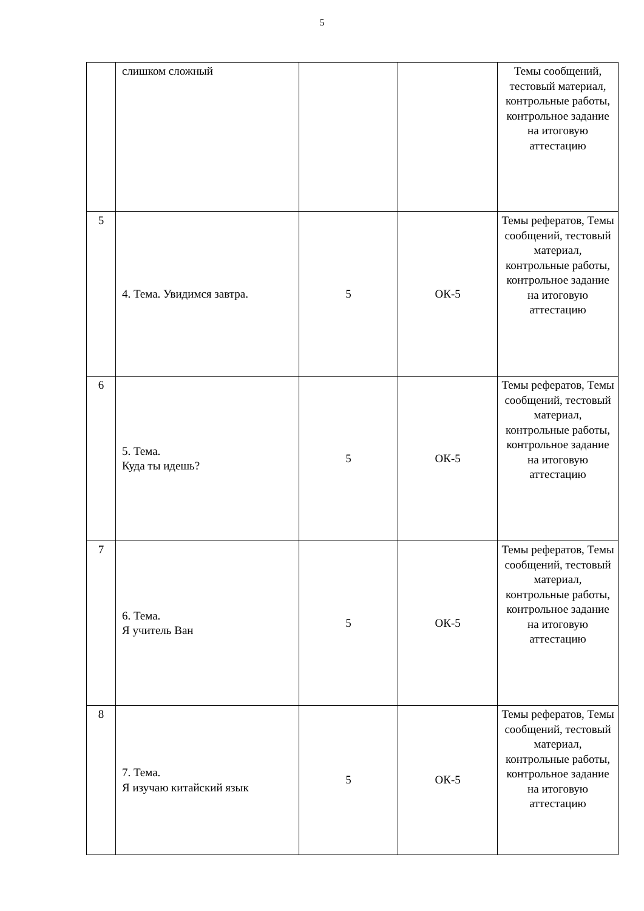5
| | слишком сложный | | | Темы сообщений, тестовый материал, контрольные работы, контрольное задание на итоговую аттестацию |
| 5 | 4. Тема. Увидимся завтра. | 5 | ОК-5 | Темы рефератов, Темы сообщений, тестовый материал, контрольные работы, контрольное задание на итоговую аттестацию |
| 6 | 5. Тема. Куда ты идешь? | 5 | ОК-5 | Темы рефератов, Темы сообщений, тестовый материал, контрольные работы, контрольное задание на итоговую аттестацию |
| 7 | 6. Тема. Я учитель Ван | 5 | ОК-5 | Темы рефератов, Темы сообщений, тестовый материал, контрольные работы, контрольное задание на итоговую аттестацию |
| 8 | 7. Тема. Я изучаю китайский язык | 5 | ОК-5 | Темы рефератов, Темы сообщений, тестовый материал, контрольные работы, контрольное задание на итоговую аттестацию |